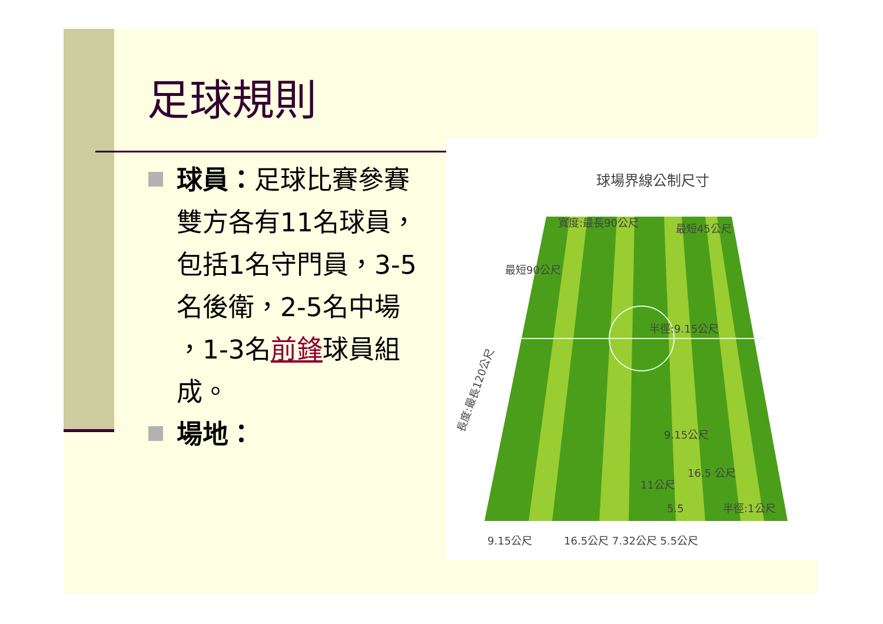足球規則
球員：足球比賽參賽雙方各有11名球員，包括1名守門員，3-5名後衛，2-5名中場 ，1-3名前鋒球員組成。
場地：
球場界線公制尺寸
寬度:最長90公尺
最短45公尺
半徑:9.15公尺
9.15公尺
11公尺
16.5 公尺
5.5
半徑:1公尺
9.15公尺
16.5公尺 7.32公尺 5.5公尺
長度:最長120公尺
最短90公尺